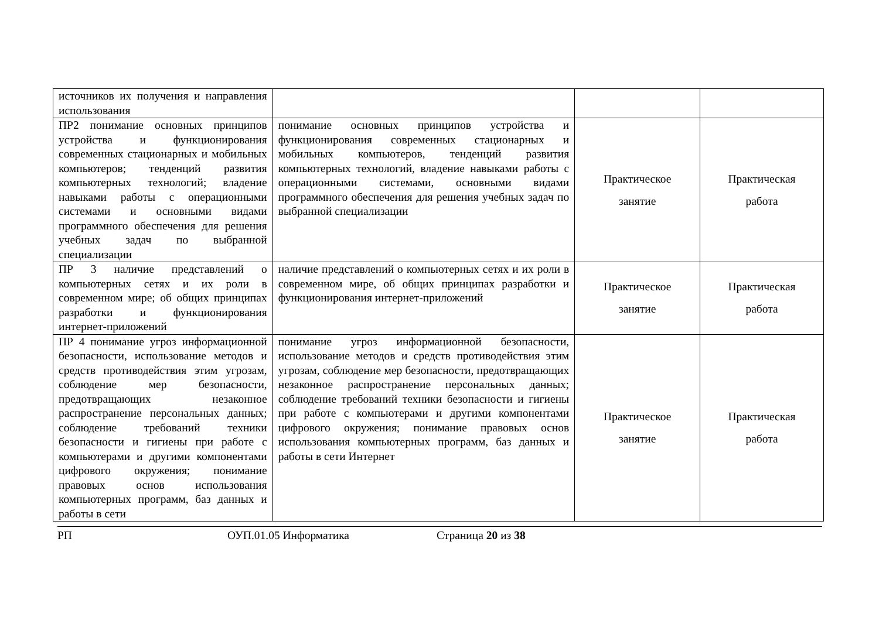| источников их получения и направления использования | | | |
| ПР2 понимание основных принципов устройства и функционирования современных стационарных и мобильных компьютеров; тенденций развития компьютерных технологий; владение навыками работы с операционными системами и основными видами программного обеспечения для решения учебных задач по выбранной специализации | понимание основных принципов устройства и функционирования современных стационарных и мобильных компьютеров, тенденций развития компьютерных технологий, владение навыками работы с операционными системами, основными видами программного обеспечения для решения учебных задач по выбранной специализации | Практическое занятие | Практическая работа |
| ПР 3 наличие представлений о компьютерных сетях и их роли в современном мире; об общих принципах разработки и функционирования интернет-приложений | наличие представлений о компьютерных сетях и их роли в современном мире, об общих принципах разработки и функционирования интернет-приложений | Практическое занятие | Практическая работа |
| ПР 4 понимание угроз информационной безопасности, использование методов и средств противодействия этим угрозам, соблюдение мер безопасности, предотвращающих незаконное распространение персональных данных; соблюдение требований техники безопасности и гигиены при работе с компьютерами и другими компонентами цифрового окружения; понимание правовых основ использования компьютерных программ, баз данных и работы в сети | понимание угроз информационной безопасности, использование методов и средств противодействия этим угрозам, соблюдение мер безопасности, предотвращающих незаконное распространение персональных данных; соблюдение требований техники безопасности и гигиены при работе с компьютерами и другими компонентами цифрового окружения; понимание правовых основ использования компьютерных программ, баз данных и работы в сети Интернет | Практическое занятие | Практическая работа |
РП ОУП.01.05 Информатика Страница 20 из 38